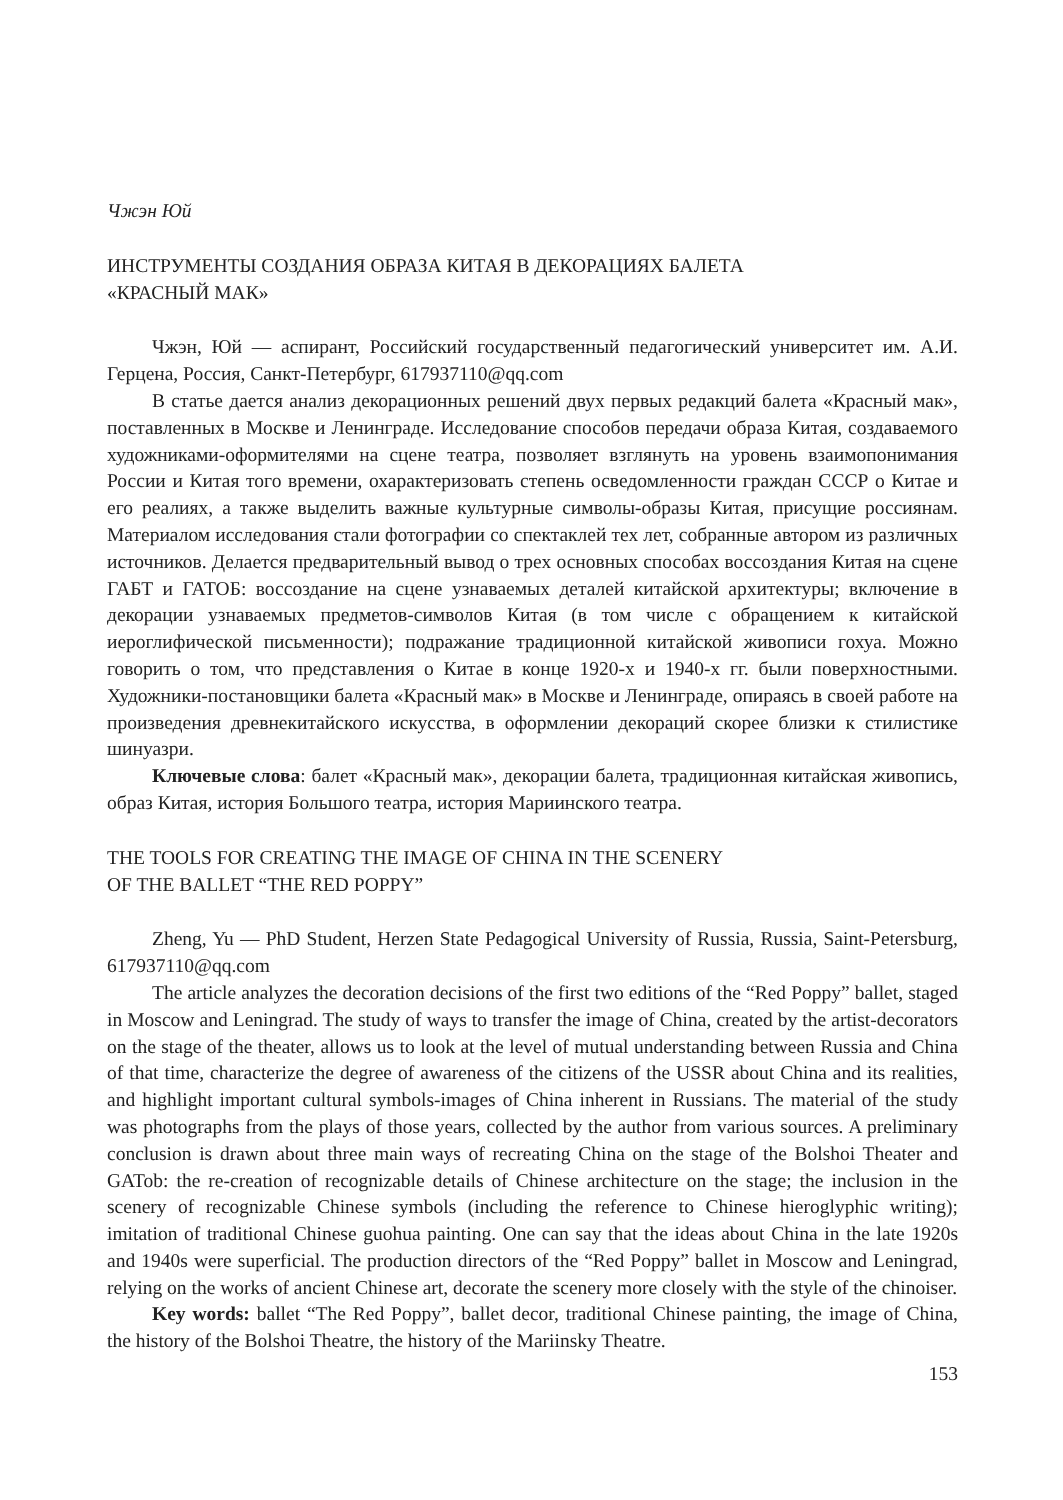Чжэн Юй
ИНСТРУМЕНТЫ СОЗДАНИЯ ОБРАЗА КИТАЯ В ДЕКОРАЦИЯХ БАЛЕТА
«КРАСНЫЙ МАК»
Чжэн, Юй — аспирант, Российский государственный педагогический университет им. А.И. Герцена, Россия, Санкт-Петербург, 617937110@qq.com
В статье дается анализ декорационных решений двух первых редакций балета «Красный мак», поставленных в Москве и Ленинграде. Исследование способов передачи образа Китая, создаваемого художниками-оформителями на сцене театра, позволяет взглянуть на уровень взаимопонимания России и Китая того времени, охарактеризовать степень осведомленности граждан СССР о Китае и его реалиях, а также выделить важные культурные символы-образы Китая, присущие россиянам. Материалом исследования стали фотографии со спектаклей тех лет, собранные автором из различных источников. Делается предварительный вывод о трех основных способах воссоздания Китая на сцене ГАБТ и ГАТОБ: воссоздание на сцене узнаваемых деталей китайской архитектуры; включение в декорации узнаваемых предметов-символов Китая (в том числе с обращением к китайской иероглифической письменности); подражание традиционной китайской живописи гохуа. Можно говорить о том, что представления о Китае в конце 1920-х и 1940-х гг. были поверхностными. Художники-постановщики балета «Красный мак» в Москве и Ленинграде, опираясь в своей работе на произведения древнекитайского искусства, в оформлении декораций скорее близки к стилистике шинуазри.
Ключевые слова: балет «Красный мак», декорации балета, традиционная китайская живопись, образ Китая, история Большого театра, история Мариинского театра.
THE TOOLS FOR CREATING THE IMAGE OF CHINA IN THE SCENERY
OF THE BALLET “THE RED POPPY”
Zheng, Yu — PhD Student, Herzen State Pedagogical University of Russia, Russia, Saint-Petersburg, 617937110@qq.com
The article analyzes the decoration decisions of the first two editions of the “Red Poppy” ballet, staged in Moscow and Leningrad. The study of ways to transfer the image of China, created by the artist-decorators on the stage of the theater, allows us to look at the level of mutual understanding between Russia and China of that time, characterize the degree of awareness of the citizens of the USSR about China and its realities, and highlight important cultural symbols-images of China inherent in Russians. The material of the study was photographs from the plays of those years, collected by the author from various sources. A preliminary conclusion is drawn about three main ways of recreating China on the stage of the Bolshoi Theater and GATob: the re-creation of recognizable details of Chinese architecture on the stage; the inclusion in the scenery of recognizable Chinese symbols (including the reference to Chinese hieroglyphic writing); imitation of traditional Chinese guohua painting. One can say that the ideas about China in the late 1920s and 1940s were superficial. The production directors of the “Red Poppy” ballet in Moscow and Leningrad, relying on the works of ancient Chinese art, decorate the scenery more closely with the style of the chinoiser.
Key words: ballet “The Red Poppy”, ballet decor, traditional Chinese painting, the image of China, the history of the Bolshoi Theatre, the history of the Mariinsky Theatre.
153